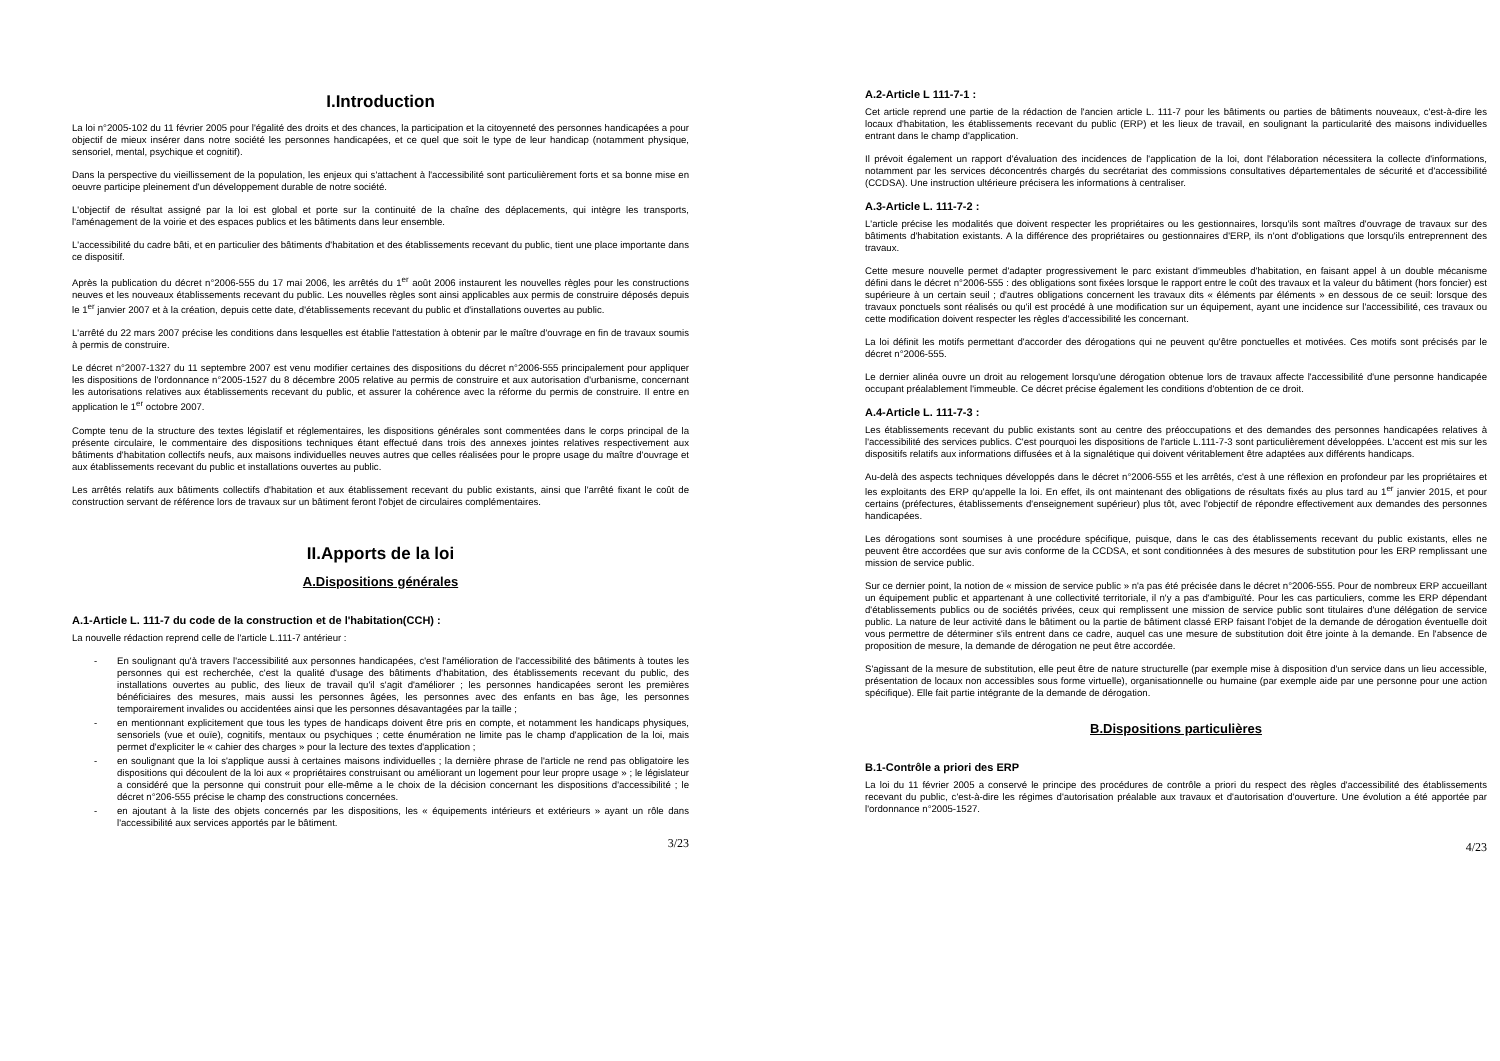I.Introduction
La loi n°2005-102 du 11 février 2005 pour l'égalité des droits et des chances, la participation et la citoyenneté des personnes handicapées a pour objectif de mieux insérer dans notre société les personnes handicapées, et ce quel que soit le type de leur handicap (notamment physique, sensoriel, mental, psychique et cognitif).
Dans la perspective du vieillissement de la population, les enjeux qui s'attachent à l'accessibilité sont particulièrement forts et sa bonne mise en oeuvre participe pleinement d'un développement durable de notre société.
L'objectif de résultat assigné par la loi est global et porte sur la continuité de la chaîne des déplacements, qui intègre les transports, l'aménagement de la voirie et des espaces publics et les bâtiments dans leur ensemble.
L'accessibilité du cadre bâti, et en particulier des bâtiments d'habitation et des établissements recevant du public, tient une place importante dans ce dispositif.
Après la publication du décret n°2006-555 du 17 mai 2006, les arrêtés du 1<sup>er</sup> août 2006 instaurent les nouvelles règles pour les constructions neuves et les nouveaux établissements recevant du public. Les nouvelles règles sont ainsi applicables aux permis de construire déposés depuis le 1<sup>er</sup> janvier 2007 et à la création, depuis cette date, d'établissements recevant du public et d'installations ouvertes au public.
L'arrêté du 22 mars 2007 précise les conditions dans lesquelles est établie l'attestation à obtenir par le maître d'ouvrage en fin de travaux soumis à permis de construire.
Le décret n°2007-1327 du 11 septembre 2007 est venu modifier certaines des dispositions du décret n°2006-555 principalement pour appliquer les dispositions de l'ordonnance n°2005-1527 du 8 décembre 2005 relative au permis de construire et aux autorisation d'urbanisme, concernant les autorisations relatives aux établissements recevant du public, et assurer la cohérence avec la réforme du permis de construire. Il entre en application le 1<sup>er</sup> octobre 2007.
Compte tenu de la structure des textes législatif et réglementaires, les dispositions générales sont commentées dans le corps principal de la présente circulaire, le commentaire des dispositions techniques étant effectué dans trois des annexes jointes relatives respectivement aux bâtiments d'habitation collectifs neufs, aux maisons individuelles neuves autres que celles réalisées pour le propre usage du maître d'ouvrage et aux établissements recevant du public et installations ouvertes au public.
Les arrêtés relatifs aux bâtiments collectifs d'habitation et aux établissement recevant du public existants, ainsi que l'arrêté fixant le coût de construction servant de référence lors de travaux sur un bâtiment feront l'objet de circulaires complémentaires.
II.Apports de la loi
A.Dispositions générales
A.1-Article L. 111-7 du code de la construction et de l'habitation(CCH) :
La nouvelle rédaction reprend celle de l'article L.111-7 antérieur :
- En soulignant qu'à travers l'accessibilité aux personnes handicapées, c'est l'amélioration de l'accessibilité des bâtiments à toutes les personnes qui est recherchée, c'est la qualité d'usage des bâtiments d'habitation, des établissements recevant du public, des installations ouvertes au public, des lieux de travail qu'il s'agit d'améliorer ; les personnes handicapées seront les premières bénéficiaires des mesures, mais aussi les personnes âgées, les personnes avec des enfants en bas âge, les personnes temporairement invalides ou accidentées ainsi que les personnes désavantagées par la taille ;
- en mentionnant explicitement que tous les types de handicaps doivent être pris en compte, et notamment les handicaps physiques, sensoriels (vue et ouïe), cognitifs, mentaux ou psychiques ; cette énumération ne limite pas le champ d'application de la loi, mais permet d'expliciter le « cahier des charges » pour la lecture des textes d'application ;
- en soulignant que la loi s'applique aussi à certaines maisons individuelles ; la dernière phrase de l'article ne rend pas obligatoire les dispositions qui découlent de la loi aux « propriétaires construisant ou améliorant un logement pour leur propre usage » ; le législateur a considéré que la personne qui construit pour elle-même a le choix de la décision concernant les dispositions d'accessibilité ; le décret n°206-555 précise le champ des constructions concernées.
- en ajoutant à la liste des objets concernés par les dispositions, les « équipements intérieurs et extérieurs » ayant un rôle dans l'accessibilité aux services apportés par le bâtiment.
3/23
A.2-Article L 111-7-1 :
Cet article reprend une partie de la rédaction de l'ancien article L. 111-7 pour les bâtiments ou parties de bâtiments nouveaux, c'est-à-dire les locaux d'habitation, les établissements recevant du public (ERP) et les lieux de travail, en soulignant la particularité des maisons individuelles entrant dans le champ d'application.
Il prévoit également un rapport d'évaluation des incidences de l'application de la loi, dont l'élaboration nécessitera la collecte d'informations, notamment par les services déconcentrés chargés du secrétariat des commissions consultatives départementales de sécurité et d'accessibilité (CCDSA). Une instruction ultérieure précisera les informations à centraliser.
A.3-Article L. 111-7-2 :
L'article précise les modalités que doivent respecter les propriétaires ou les gestionnaires, lorsqu'ils sont maîtres d'ouvrage de travaux sur des bâtiments d'habitation existants. A la différence des propriétaires ou gestionnaires d'ERP, ils n'ont d'obligations que lorsqu'ils entreprennent des travaux.
Cette mesure nouvelle permet d'adapter progressivement le parc existant d'immeubles d'habitation, en faisant appel à un double mécanisme défini dans le décret n°2006-555 : des obligations sont fixées lorsque le rapport entre le coût des travaux et la valeur du bâtiment (hors foncier) est supérieure à un certain seuil ; d'autres obligations concernent les travaux dits « éléments par éléments » en dessous de ce seuil: lorsque des travaux ponctuels sont réalisés ou qu'il est procédé à une modification sur un équipement, ayant une incidence sur l'accessibilité, ces travaux ou cette modification doivent respecter les règles d'accessibilité les concernant.
La loi définit les motifs permettant d'accorder des dérogations qui ne peuvent qu'être ponctuelles et motivées. Ces motifs sont précisés par le décret n°2006-555.
Le dernier alinéa ouvre un droit au relogement lorsqu'une dérogation obtenue lors de travaux affecte l'accessibilité d'une personne handicapée occupant préalablement l'immeuble. Ce décret précise également les conditions d'obtention de ce droit.
A.4-Article L. 111-7-3 :
Les établissements recevant du public existants sont au centre des préoccupations et des demandes des personnes handicapées relatives à l'accessibilité des services publics. C'est pourquoi les dispositions de l'article L.111-7-3 sont particulièrement développées. L'accent est mis sur les dispositifs relatifs aux informations diffusées et à la signalétique qui doivent véritablement être adaptées aux différents handicaps.
Au-delà des aspects techniques développés dans le décret n°2006-555 et les arrêtés, c'est à une réflexion en profondeur par les propriétaires et les exploitants des ERP qu'appelle la loi. En effet, ils ont maintenant des obligations de résultats fixés au plus tard au 1<sup>er</sup> janvier 2015, et pour certains (préfectures, établissements d'enseignement supérieur) plus tôt, avec l'objectif de répondre effectivement aux demandes des personnes handicapées.
Les dérogations sont soumises à une procédure spécifique, puisque, dans le cas des établissements recevant du public existants, elles ne peuvent être accordées que sur avis conforme de la CCDSA, et sont conditionnées à des mesures de substitution pour les ERP remplissant une mission de service public.
Sur ce dernier point, la notion de « mission de service public » n'a pas été précisée dans le décret n°2006-555. Pour de nombreux ERP accueillant un équipement public et appartenant à une collectivité territoriale, il n'y a pas d'ambiguïté. Pour les cas particuliers, comme les ERP dépendant d'établissements publics ou de sociétés privées, ceux qui remplissent une mission de service public sont titulaires d'une délégation de service public. La nature de leur activité dans le bâtiment ou la partie de bâtiment classé ERP faisant l'objet de la demande de dérogation éventuelle doit vous permettre de déterminer s'ils entrent dans ce cadre, auquel cas une mesure de substitution doit être jointe à la demande. En l'absence de proposition de mesure, la demande de dérogation ne peut être accordée.
S'agissant de la mesure de substitution, elle peut être de nature structurelle (par exemple mise à disposition d'un service dans un lieu accessible, présentation de locaux non accessibles sous forme virtuelle), organisationnelle ou humaine (par exemple aide par une personne pour une action spécifique). Elle fait partie intégrante de la demande de dérogation.
B.Dispositions particulières
B.1-Contrôle a priori des ERP
La loi du 11 février 2005 a conservé le principe des procédures de contrôle a priori du respect des règles d'accessibilité des établissements recevant du public, c'est-à-dire les régimes d'autorisation préalable aux travaux et d'autorisation d'ouverture. Une évolution a été apportée par l'ordonnance n°2005-1527.
4/23